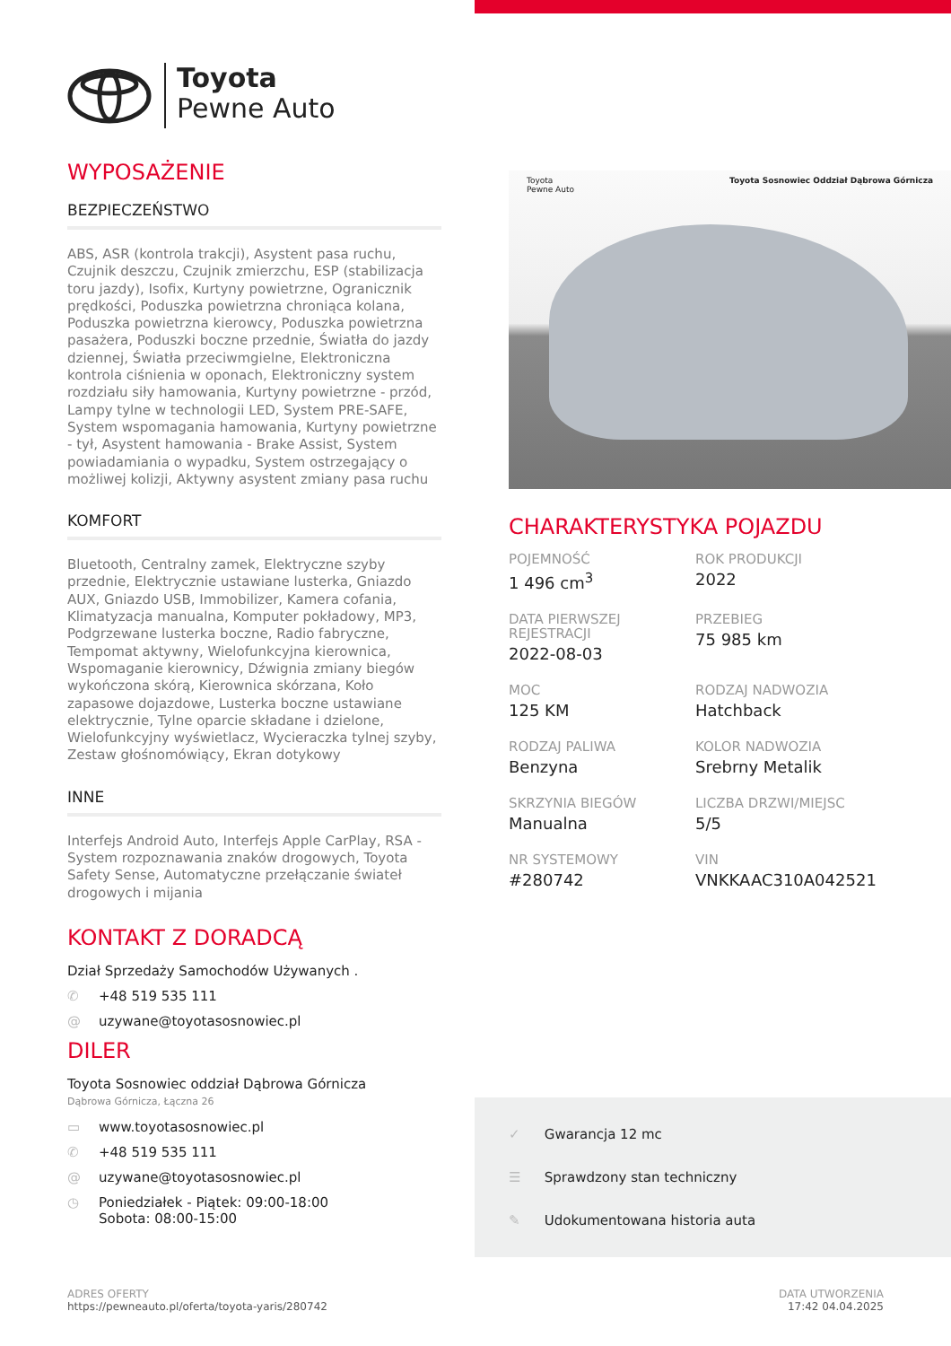Toyota
Pewne Auto
WYPOSAŻENIE
BEZPIECZEŃSTWO
ABS, ASR (kontrola trakcji), Asystent pasa ruchu, Czujnik deszczu, Czujnik zmierzchu, ESP (stabilizacja toru jazdy), Isofix, Kurtyny powietrzne, Ogranicznik prędkości, Poduszka powietrzna chroniąca kolana, Poduszka powietrzna kierowcy, Poduszka powietrzna pasażera, Poduszki boczne przednie, Światła do jazdy dziennej, Światła przeciwmgielne, Elektroniczna kontrola ciśnienia w oponach, Elektroniczny system rozdziału siły hamowania, Kurtyny powietrzne - przód, Lampy tylne w technologii LED, System PRE-SAFE, System wspomagania hamowania, Kurtyny powietrzne - tył, Asystent hamowania - Brake Assist, System powiadamiania o wypadku, System ostrzegający o możliwej kolizji, Aktywny asystent zmiany pasa ruchu
KOMFORT
Bluetooth, Centralny zamek, Elektryczne szyby przednie, Elektrycznie ustawiane lusterka, Gniazdo AUX, Gniazdo USB, Immobilizer, Kamera cofania, Klimatyzacja manualna, Komputer pokładowy, MP3, Podgrzewane lusterka boczne, Radio fabryczne, Tempomat aktywny, Wielofunkcyjna kierownica, Wspomaganie kierownicy, Dźwignia zmiany biegów wykończona skórą, Kierownica skórzana, Koło zapasowe dojazdowe, Lusterka boczne ustawiane elektrycznie, Tylne oparcie składane i dzielone, Wielofunkcyjny wyświetlacz, Wycieraczka tylnej szyby, Zestaw głośnomówiący, Ekran dotykowy
INNE
Interfejs Android Auto, Interfejs Apple CarPlay, RSA - System rozpoznawania znaków drogowych, Toyota Safety Sense, Automatyczne przełączanie świateł drogowych i mijania
KONTAKT Z DORADCĄ
Dział Sprzedaży Samochodów Używanych .
✆ +48 519 535 111
@ uzywane@toyotasosnowiec.pl
DILER
Toyota Sosnowiec oddział Dąbrowa Górnicza
Dąbrowa Górnicza, Łączna 26
▭ www.toyotasosnowiec.pl
✆ +48 519 535 111
@ uzywane@toyotasosnowiec.pl
◷ Poniedziałek - Piątek: 09:00-18:00
Sobota: 08:00-15:00
Toyota
Pewne Auto Toyota Sosnowiec Oddział Dąbrowa Górnicza
CHARAKTERYSTYKA POJAZDU
POJEMNOŚĆ
1 496 cm<sup>3</sup>
ROK PRODUKCJI
2022
DATA PIERWSZEJ REJESTRACJI
2022-08-03
PRZEBIEG
75 985 km
MOC
125 KM
RODZAJ NADWOZIA
Hatchback
RODZAJ PALIWA
Benzyna
KOLOR NADWOZIA
Srebrny Metalik
SKRZYNIA BIEGÓW
Manualna
LICZBA DRZWI/MIEJSC
5/5
NR SYSTEMOWY
#280742
VIN
VNKKAAC310A042521
✓ Gwarancja 12 mc
☰ Sprawdzony stan techniczny
✎ Udokumentowana historia auta
ADRES OFERTY
https://pewneauto.pl/oferta/toyota-yaris/280742
DATA UTWORZENIA
17:42 04.04.2025